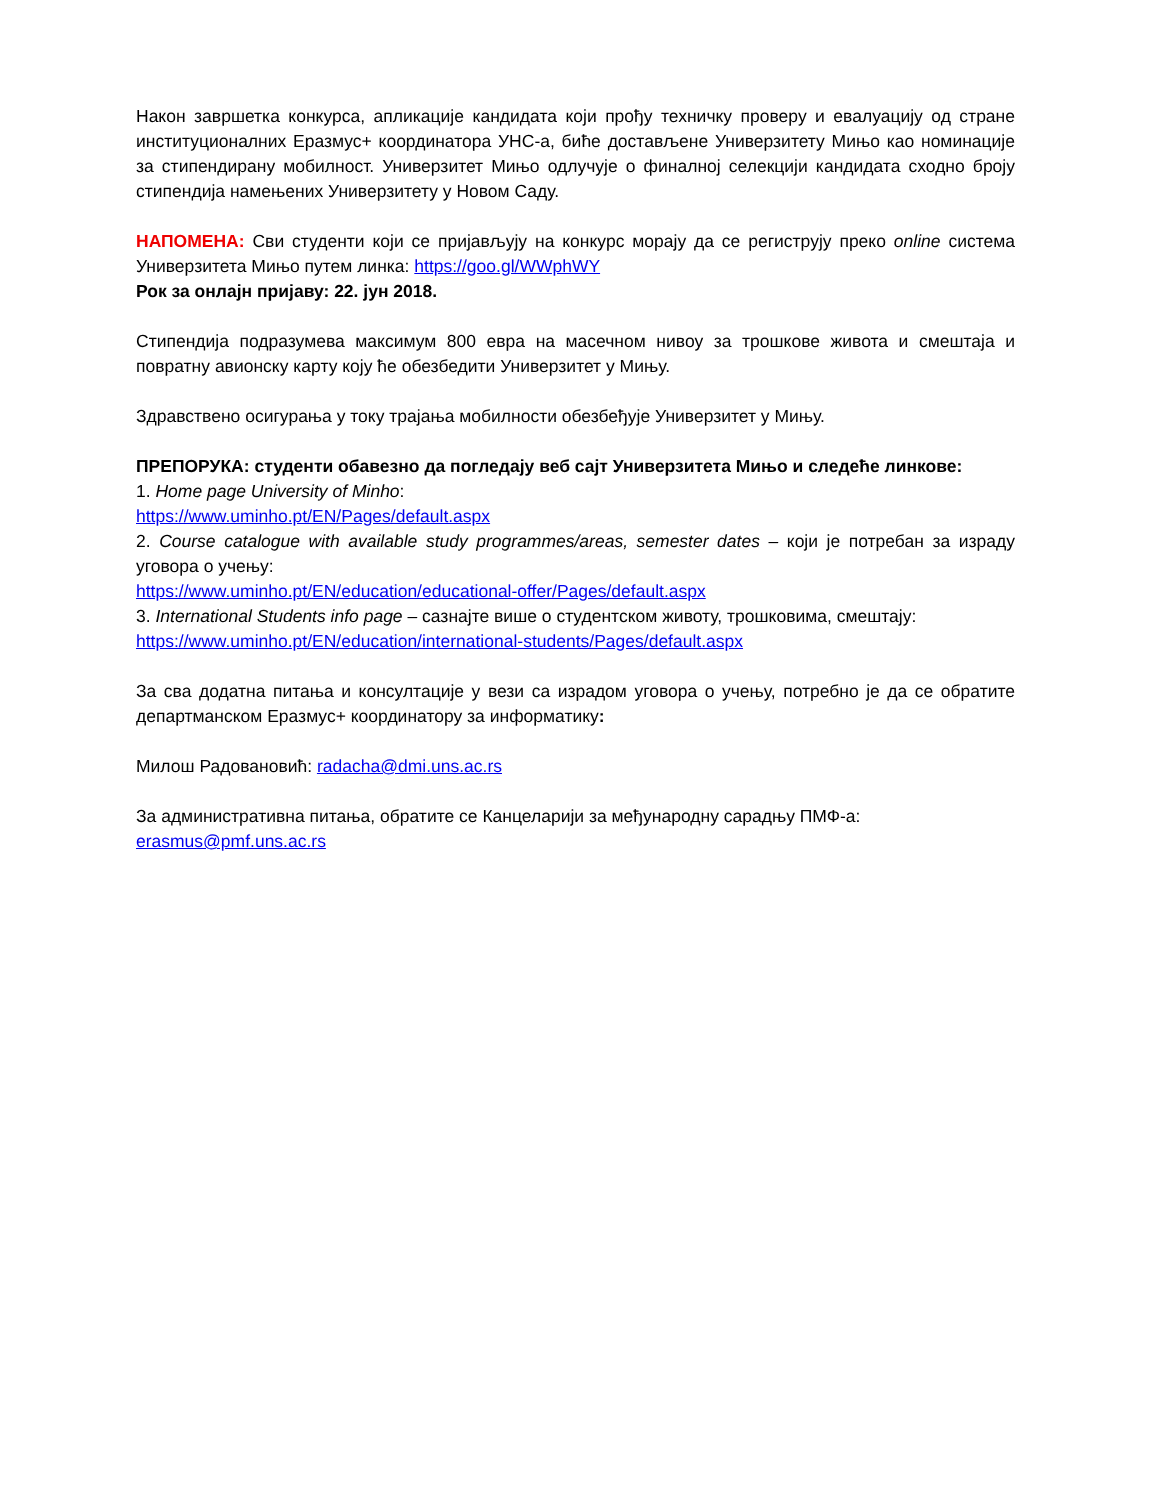Након завршетка конкурса, апликације кандидата који прођу техничку проверу и евалуацију од стране институционалних Еразмус+ координатора УНС-а, биће достављене Универзитету Мињо као номинације за стипендирану мобилност. Универзитет Мињо одлучује о финалној селекцији кандидата сходно броју стипендија намењених Универзитету у Новом Саду.
НАПОМЕНА: Сви студенти који се пријављују на конкурс морају да се региструју преко online система Универзитета Мињо путем линка: https://goo.gl/WWphWY
Рок за онлајн пријаву: 22. јун 2018.
Стипендија подразумева максимум 800 евра на масечном нивоу за трошкове живота и смештаја и повратну авионску карту коју ће обезбедити Универзитет у Мињу.
Здравствено осигурања у току трајања мобилности обезбеђује Универзитет у Мињу.
ПРЕПОРУКА: студенти обавезно да погледају веб сајт Универзитета Мињо и следеће линкове:
1. Home page University of Minho:
https://www.uminho.pt/EN/Pages/default.aspx
2. Course catalogue with available study programmes/areas, semester dates – који је потребан за израду уговора о учењу:
https://www.uminho.pt/EN/education/educational-offer/Pages/default.aspx
3. International Students info page – сазнајте више о студентском животу, трошковима, смештају:
https://www.uminho.pt/EN/education/international-students/Pages/default.aspx
За сва додатна питања и консултације у вези са израдом уговора о учењу, потребно је да се обратите департманском Еразмус+ координатору за информатику:
Милош Радовановић: radacha@dmi.uns.ac.rs
За административна питања, обратите се Канцеларији за међународну сарадњу ПМФ-а:
erasmus@pmf.uns.ac.rs